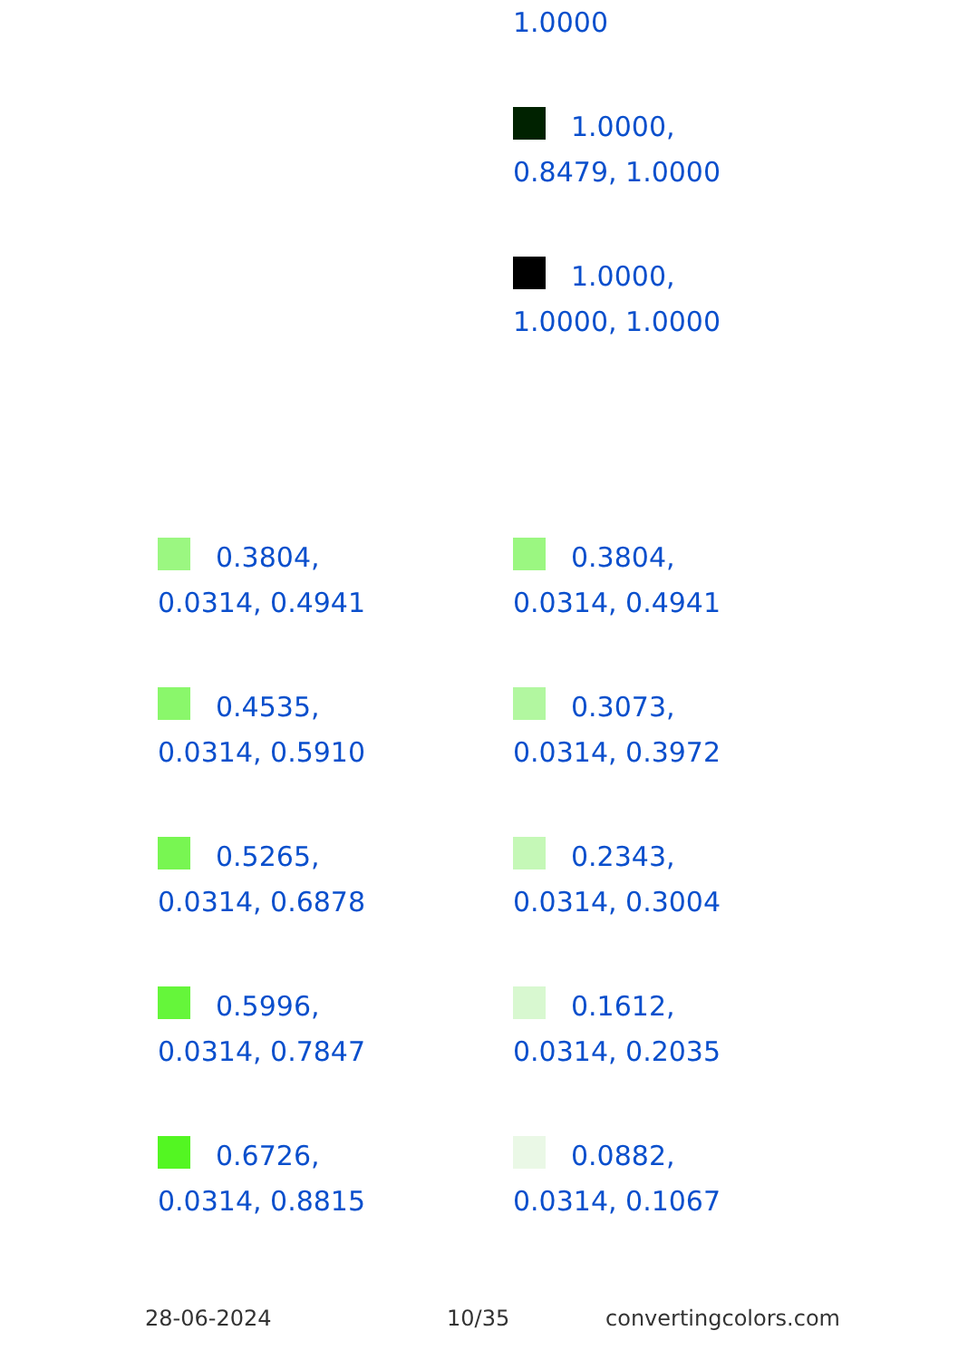1.0000
1.0000, 0.8479, 1.0000
1.0000, 1.0000, 1.0000
0.3804, 0.0314, 0.4941
0.3804, 0.0314, 0.4941
0.4535, 0.0314, 0.5910
0.3073, 0.0314, 0.3972
0.5265, 0.0314, 0.6878
0.2343, 0.0314, 0.3004
0.5996, 0.0314, 0.7847
0.1612, 0.0314, 0.2035
0.6726, 0.0314, 0.8815
0.0882, 0.0314, 0.1067
28-06-2024 10/35 convertingcolors.com